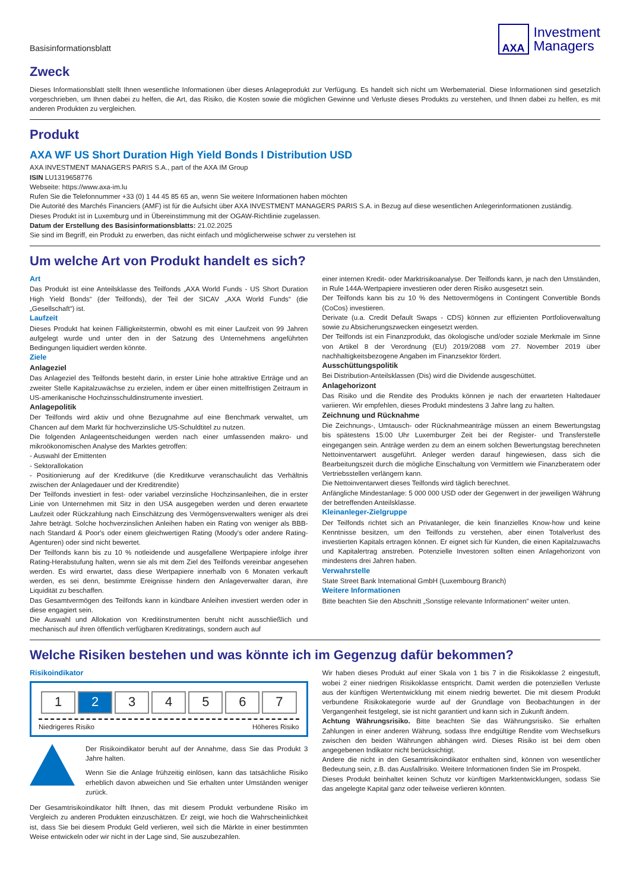Basisinformationsblatt
AXA
Investment
Managers
Zweck
Dieses Informationsblatt stellt Ihnen wesentliche Informationen über dieses Anlageprodukt zur Verfügung. Es handelt sich nicht um Werbematerial. Diese Informationen sind gesetzlich vorgeschrieben, um Ihnen dabei zu helfen, die Art, das Risiko, die Kosten sowie die möglichen Gewinne und Verluste dieses Produkts zu verstehen, und Ihnen dabei zu helfen, es mit anderen Produkten zu vergleichen.
Produkt
AXA WF US Short Duration High Yield Bonds I Distribution USD
AXA INVESTMENT MANAGERS PARIS S.A., part of the AXA IM Group
ISIN LU1319658776
Webseite: https://www.axa-im.lu
Rufen Sie die Telefonnummer +33 (0) 1 44 45 85 65 an, wenn Sie weitere Informationen haben möchten
Die Autorité des Marchés Financiers (AMF) ist für die Aufsicht über AXA INVESTMENT MANAGERS PARIS S.A. in Bezug auf diese wesentlichen Anlegerinformationen zuständig.
Dieses Produkt ist in Luxemburg und in Übereinstimmung mit der OGAW-Richtlinie zugelassen.
Datum der Erstellung des Basisinformationsblatts: 21.02.2025
Sie sind im Begriff, ein Produkt zu erwerben, das nicht einfach und möglicherweise schwer zu verstehen ist
Um welche Art von Produkt handelt es sich?
Art
Das Produkt ist eine Anteilsklasse des Teilfonds „AXA World Funds - US Short Duration High Yield Bonds“ (der Teilfonds), der Teil der SICAV „AXA World Funds“ (die „Gesellschaft“) ist.
Laufzeit
Dieses Produkt hat keinen Fälligkeitstermin, obwohl es mit einer Laufzeit von 99 Jahren aufgelegt wurde und unter den in der Satzung des Unternehmens angeführten Bedingungen liquidiert werden könnte.
Ziele
Anlageziel
Das Anlageziel des Teilfonds besteht darin, in erster Linie hohe attraktive Erträge und an zweiter Stelle Kapitalzuwächse zu erzielen, indem er über einen mittelfristigen Zeitraum in US-amerikanische Hochzinsschuldinstrumente investiert.
Anlagepolitik
Der Teilfonds wird aktiv und ohne Bezugnahme auf eine Benchmark verwaltet, um Chancen auf dem Markt für hochverzinsliche US-Schuldtitel zu nutzen.
Die folgenden Anlageentscheidungen werden nach einer umfassenden makro- und mikroökonomischen Analyse des Marktes getroffen:
- Auswahl der Emittenten
- Sektorallokation
- Positionierung auf der Kreditkurve (die Kreditkurve veranschaulicht das Verhältnis zwischen der Anlagedauer und der Kreditrendite)
Der Teilfonds investiert in fest- oder variabel verzinsliche Hochzinsanleihen, die in erster Linie von Unternehmen mit Sitz in den USA ausgegeben werden und deren erwartete Laufzeit oder Rückzahlung nach Einschätzung des Vermögensverwalters weniger als drei Jahre beträgt. Solche hochverzinslichen Anleihen haben ein Rating von weniger als BBB- nach Standard & Poor's oder einem gleichwertigen Rating (Moody's oder andere Rating-Agenturen) oder sind nicht bewertet.
Der Teilfonds kann bis zu 10 % notleidende und ausgefallene Wertpapiere infolge ihrer Rating-Herabstufung halten, wenn sie als mit dem Ziel des Teilfonds vereinbar angesehen werden. Es wird erwartet, dass diese Wertpapiere innerhalb von 6 Monaten verkauft werden, es sei denn, bestimmte Ereignisse hindern den Anlageverwalter daran, ihre Liquidität zu beschaffen.
Das Gesamtvermögen des Teilfonds kann in kündbare Anleihen investiert werden oder in diese engagiert sein.
Die Auswahl und Allokation von Kreditinstrumenten beruht nicht ausschließlich und mechanisch auf ihren öffentlich verfügbaren Kreditratings, sondern auch auf
einer internen Kredit- oder Marktrisikoanalyse. Der Teilfonds kann, je nach den Umständen, in Rule 144A-Wertpapiere investieren oder deren Risiko ausgesetzt sein.
Der Teilfonds kann bis zu 10 % des Nettovermögens in Contingent Convertible Bonds (CoCos) investieren.
Derivate (u.a. Credit Default Swaps - CDS) können zur effizienten Portfolioverwaltung sowie zu Absicherungszwecken eingesetzt werden.
Der Teilfonds ist ein Finanzprodukt, das ökologische und/oder soziale Merkmale im Sinne von Artikel 8 der Verordnung (EU) 2019/2088 vom 27. November 2019 über nachhaltigkeitsbezogene Angaben im Finanzsektor fördert.
Ausschüttungspolitik
Bei Distribution-Anteilsklassen (Dis) wird die Dividende ausgeschüttet.
Anlagehorizont
Das Risiko und die Rendite des Produkts können je nach der erwarteten Haltedauer variieren. Wir empfehlen, dieses Produkt mindestens 3 Jahre lang zu halten.
Zeichnung und Rücknahme
Die Zeichnungs-, Umtausch- oder Rücknahmeanträge müssen an einem Bewertungstag bis spätestens 15:00 Uhr Luxemburger Zeit bei der Register- und Transferstelle eingegangen sein. Anträge werden zu dem an einem solchen Bewertungstag berechneten Nettoinventarwert ausgeführt. Anleger werden darauf hingewiesen, dass sich die Bearbeitungszeit durch die mögliche Einschaltung von Vermittlern wie Finanzberatern oder Vertriebsstellen verlängern kann.
Die Nettoinventarwert dieses Teilfonds wird täglich berechnet.
Anfängliche Mindestanlage: 5 000 000 USD oder der Gegenwert in der jeweiligen Währung der betreffenden Anteilsklasse.
Kleinanleger-Zielgruppe
Der Teilfonds richtet sich an Privatanleger, die kein finanzielles Know-how und keine Kenntnisse besitzen, um den Teilfonds zu verstehen, aber einen Totalverlust des investierten Kapitals ertragen können. Er eignet sich für Kunden, die einen Kapitalzuwachs und Kapitalertrag anstreben. Potenzielle Investoren sollten einen Anlagehorizont von mindestens drei Jahren haben.
Verwahrstelle
State Street Bank International GmbH (Luxembourg Branch)
Weitere Informationen
Bitte beachten Sie den Abschnitt „Sonstige relevante Informationen“ weiter unten.
Welche Risiken bestehen und was könnte ich im Gegenzug dafür bekommen?
Risikoindikator
| 1 | 2 | 3 | 4 | 5 | 6 | 7 |
Niedrigeres Risiko Höheres Risiko
Der Risikoindikator beruht auf der Annahme, dass Sie das Produkt 3 Jahre halten.
Wenn Sie die Anlage frühzeitig einlösen, kann das tatsächliche Risiko erheblich davon abweichen und Sie erhalten unter Umständen weniger zurück.
Der Gesamtrisikoindikator hilft Ihnen, das mit diesem Produkt verbundene Risiko im Vergleich zu anderen Produkten einzuschätzen. Er zeigt, wie hoch die Wahrscheinlichkeit ist, dass Sie bei diesem Produkt Geld verlieren, weil sich die Märkte in einer bestimmten Weise entwickeln oder wir nicht in der Lage sind, Sie auszubezahlen.
Wir haben dieses Produkt auf einer Skala von 1 bis 7 in die Risikoklasse 2 eingestuft, wobei 2 einer niedrigen Risikoklasse entspricht. Damit werden die potenziellen Verluste aus der künftigen Wertentwicklung mit einem niedrig bewertet. Die mit diesem Produkt verbundene Risikokategorie wurde auf der Grundlage von Beobachtungen in der Vergangenheit festgelegt, sie ist nicht garantiert und kann sich in Zukunft ändern.
Achtung Währungsrisiko. Bitte beachten Sie das Währungsrisiko. Sie erhalten Zahlungen in einer anderen Währung, sodass Ihre endgültige Rendite vom Wechselkurs zwischen den beiden Währungen abhängen wird. Dieses Risiko ist bei dem oben angegebenen Indikator nicht berücksichtigt.
Andere die nicht in den Gesamtrisikoindikator enthalten sind, können von wesentlicher Bedeutung sein, z.B. das Ausfallrisiko. Weitere Informationen finden Sie im Prospekt.
Dieses Produkt beinhaltet keinen Schutz vor künftigen Marktentwicklungen, sodass Sie das angelegte Kapital ganz oder teilweise verlieren könnten.